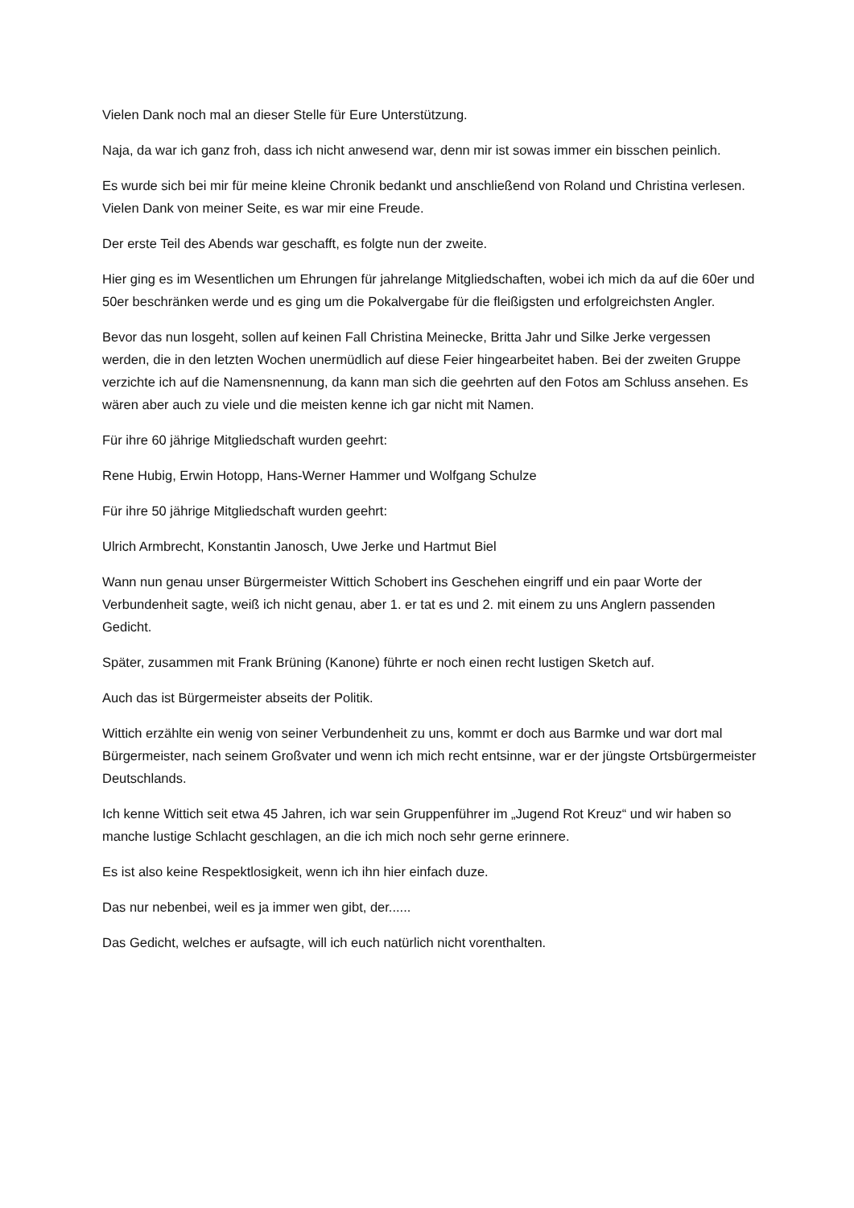Vielen Dank noch mal an dieser Stelle für Eure Unterstützung.
Naja, da war ich ganz froh, dass ich nicht anwesend war, denn mir ist sowas immer ein bisschen peinlich.
Es wurde sich bei mir für meine kleine Chronik bedankt und anschließend von Roland und Christina verlesen. Vielen Dank von meiner Seite, es war mir eine Freude.
Der erste Teil des Abends war geschafft, es folgte nun der zweite.
Hier ging es im Wesentlichen um Ehrungen für jahrelange Mitgliedschaften, wobei ich mich da auf die 60er und 50er beschränken werde und es ging um die Pokalvergabe für die fleißigsten und erfolgreichsten Angler.
Bevor das nun losgeht, sollen auf keinen Fall Christina Meinecke, Britta Jahr und Silke Jerke vergessen werden, die in den letzten Wochen unermüdlich auf diese Feier hingearbeitet haben. Bei der zweiten Gruppe verzichte ich auf die Namensnennung, da kann man sich die geehrten auf den Fotos am Schluss ansehen. Es wären aber auch zu viele und die meisten kenne ich gar nicht mit Namen.
Für ihre 60 jährige Mitgliedschaft wurden geehrt:
Rene Hubig, Erwin Hotopp, Hans-Werner Hammer und Wolfgang Schulze
Für ihre 50 jährige Mitgliedschaft wurden geehrt:
Ulrich Armbrecht, Konstantin Janosch, Uwe Jerke und Hartmut Biel
Wann nun genau unser Bürgermeister Wittich Schobert ins Geschehen eingriff und ein paar Worte der Verbundenheit sagte, weiß ich nicht genau, aber 1. er tat es und 2. mit einem zu uns Anglern passenden Gedicht.
Später, zusammen mit Frank Brüning (Kanone) führte er noch einen recht lustigen Sketch auf.
Auch das ist Bürgermeister abseits der Politik.
Wittich erzählte ein wenig von seiner Verbundenheit zu uns, kommt er doch aus Barmke und war dort mal Bürgermeister, nach seinem Großvater und wenn ich mich recht entsinne, war er der jüngste Ortsbürgermeister Deutschlands.
Ich kenne Wittich seit etwa 45 Jahren, ich war sein Gruppenführer im „Jugend Rot Kreuz“ und wir haben so manche lustige Schlacht geschlagen, an die ich mich noch sehr gerne erinnere.
Es ist also keine Respektlosigkeit, wenn ich ihn hier einfach duze.
Das nur nebenbei, weil es ja immer wen gibt, der......
Das Gedicht, welches er aufsagte, will ich euch natürlich nicht vorenthalten.